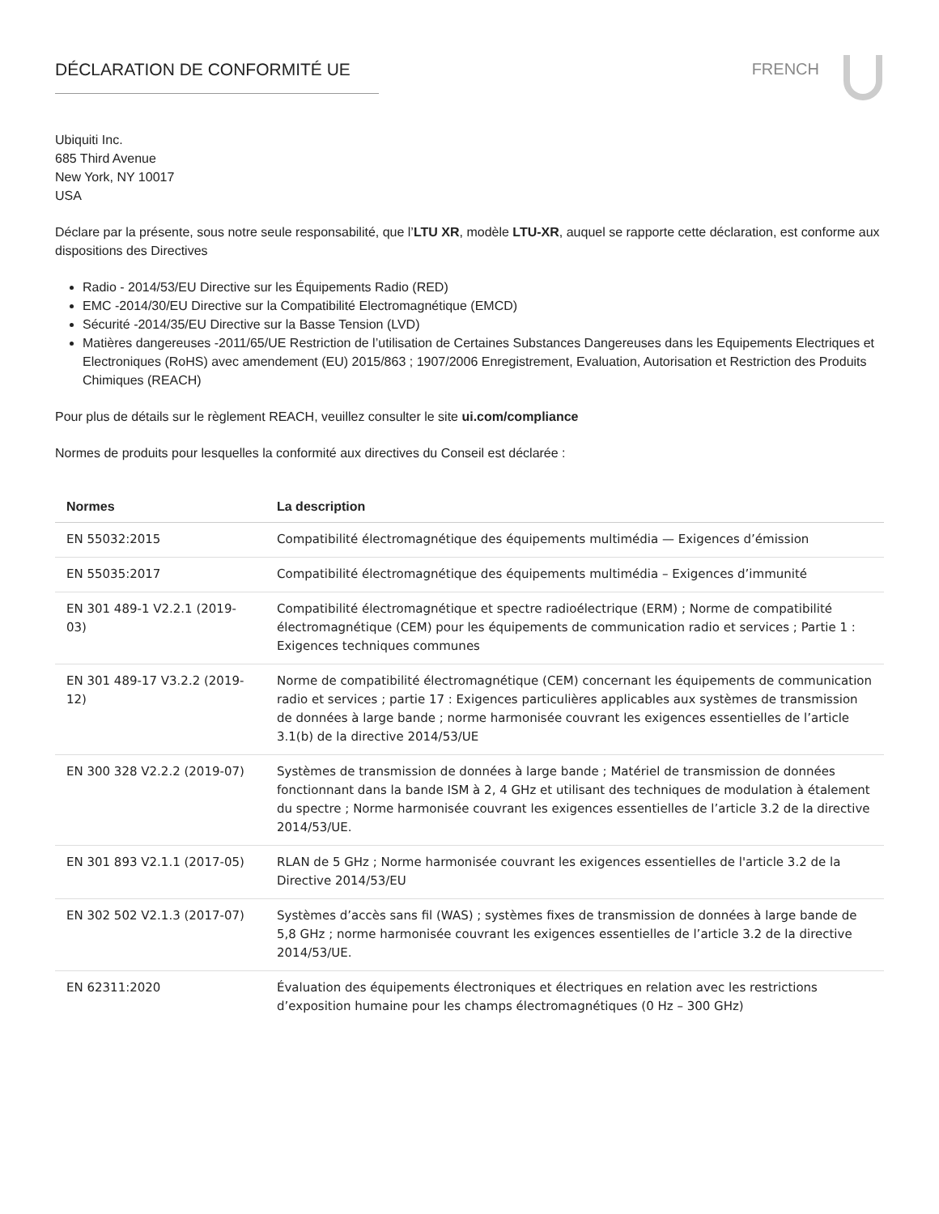DÉCLARATION DE CONFORMITÉ UE FRENCH
Ubiquiti Inc.
685 Third Avenue
New York, NY 10017
USA
Déclare par la présente, sous notre seule responsabilité, que l’LTU XR, modèle LTU-XR, auquel se rapporte cette déclaration, est conforme aux dispositions des Directives
Radio - 2014/53/EU Directive sur les Équipements Radio (RED)
EMC -2014/30/EU Directive sur la Compatibilité Electromagnétique (EMCD)
Sécurité -2014/35/EU Directive sur la Basse Tension (LVD)
Matières dangereuses -2011/65/UE Restriction de l’utilisation de Certaines Substances Dangereuses dans les Equipements Electriques et Electroniques (RoHS) avec amendement (EU) 2015/863 ; 1907/2006 Enregistrement, Evaluation, Autorisation et Restriction des Produits Chimiques (REACH)
Pour plus de détails sur le règlement REACH, veuillez consulter le site ui.com/compliance
Normes de produits pour lesquelles la conformité aux directives du Conseil est déclarée :
| Normes | La description |
| --- | --- |
| EN 55032:2015 | Compatibilité électromagnétique des équipements multimédia — Exigences d’émission |
| EN 55035:2017 | Compatibilité électromagnétique des équipements multimédia – Exigences d’immunité |
| EN 301 489-1 V2.2.1 (2019-03) | Compatibilité électromagnétique et spectre radioélectrique (ERM) ; Norme de compatibilité électromagnétique (CEM) pour les équipements de communication radio et services ; Partie 1 : Exigences techniques communes |
| EN 301 489-17 V3.2.2 (2019-12) | Norme de compatibilité électromagnétique (CEM) concernant les équipements de communication radio et services ; partie 17 : Exigences particulières applicables aux systèmes de transmission de données à large bande ; norme harmonisée couvrant les exigences essentielles de l’article 3.1(b) de la directive 2014/53/UE |
| EN 300 328 V2.2.2 (2019-07) | Systèmes de transmission de données à large bande ; Matériel de transmission de données fonctionnant dans la bande ISM à 2, 4 GHz et utilisant des techniques de modulation à étalement du spectre ; Norme harmonisée couvrant les exigences essentielles de l’article 3.2 de la directive 2014/53/UE. |
| EN 301 893 V2.1.1 (2017-05) | RLAN de 5 GHz ; Norme harmonisée couvrant les exigences essentielles de l'article 3.2 de la Directive 2014/53/EU |
| EN 302 502 V2.1.3 (2017-07) | Systèmes d’accès sans fil (WAS) ; systèmes fixes de transmission de données à large bande de 5,8 GHz ; norme harmonisée couvrant les exigences essentielles de l’article 3.2 de la directive 2014/53/UE. |
| EN 62311:2020 | Évaluation des équipements électroniques et électriques en relation avec les restrictions d’exposition humaine pour les champs électromagnétiques (0 Hz – 300 GHz) |